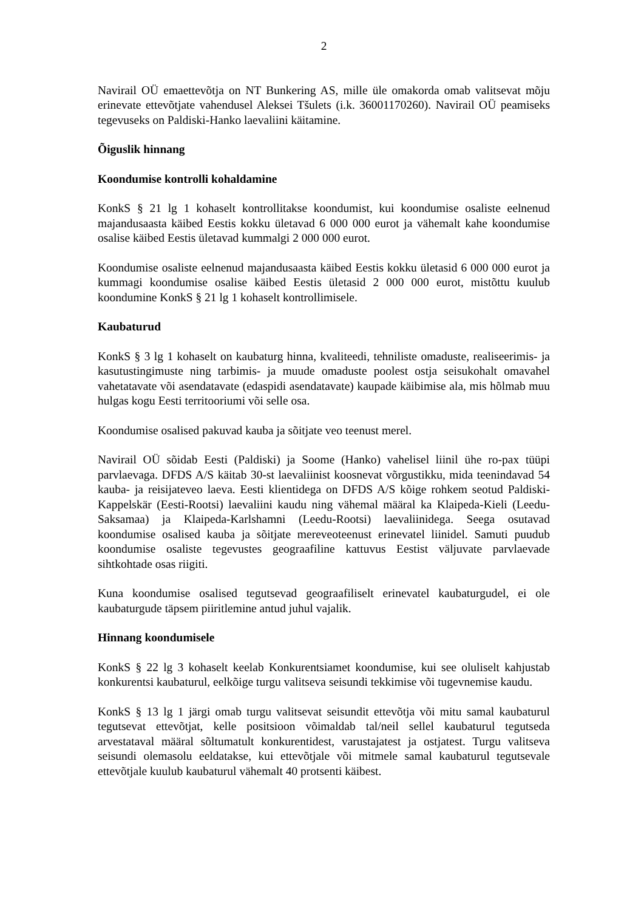2
Navirail OÜ emaettevõtja on NT Bunkering AS, mille üle omakorda omab valitsevat mõju erinevate ettevõtjate vahendusel Aleksei Tšulets (i.k. 36001170260). Navirail OÜ peamiseks tegevuseks on Paldiski-Hanko laevaliini käitamine.
Õiguslik hinnang
Koondumise kontrolli kohaldamine
KonkS § 21 lg 1 kohaselt kontrollitakse koondumist, kui koondumise osaliste eelnenud majandusaasta käibed Eestis kokku ületavad 6 000 000 eurot ja vähemalt kahe koondumise osalise käibed Eestis ületavad kummalgi 2 000 000 eurot.
Koondumise osaliste eelnenud majandusaasta käibed Eestis kokku ületasid 6 000 000 eurot ja kummagi koondumise osalise käibed Eestis ületasid 2 000 000 eurot, mistõttu kuulub koondumine KonkS § 21 lg 1 kohaselt kontrollimisele.
Kaubaturud
KonkS § 3 lg 1 kohaselt on kaubaturg hinna, kvaliteedi, tehniliste omaduste, realiseerimis- ja kasutustingimuste ning tarbimis- ja muude omaduste poolest ostja seisukohalt omavahel vahetatavate või asendatavate (edaspidi asendatavate) kaupade käibimise ala, mis hõlmab muu hulgas kogu Eesti territooriumi või selle osa.
Koondumise osalised pakuvad kauba ja sõitjate veo teenust merel.
Navirail OÜ sõidab Eesti (Paldiski) ja Soome (Hanko) vahelisel liinil ühe ro-pax tüüpi parvlaevaga. DFDS A/S käitab 30-st laevaliinist koosnevat võrgustikku, mida teenindavad 54 kauba- ja reisijateveo laeva. Eesti klientidega on DFDS A/S kõige rohkem seotud Paldiski-Kappelskär (Eesti-Rootsi) laevaliini kaudu ning vähemal määral ka Klaipeda-Kieli (Leedu-Saksamaa) ja Klaipeda-Karlshamni (Leedu-Rootsi) laevaliinidega. Seega osutavad koondumise osalised kauba ja sõitjate mereveoteenust erinevatel liinidel. Samuti puudub koondumise osaliste tegevustes geograafiline kattuvus Eestist väljuvate parvlaevade sihtkohtade osas riigiti.
Kuna koondumise osalised tegutsevad geograafiliselt erinevatel kaubaturgudel, ei ole kaubaturgude täpsem piiritlemine antud juhul vajalik.
Hinnang koondumisele
KonkS § 22 lg 3 kohaselt keelab Konkurentsiamet koondumise, kui see oluliselt kahjustab konkurentsi kaubaturul, eelkõige turgu valitseva seisundi tekkimise või tugevnemise kaudu.
KonkS § 13 lg 1 järgi omab turgu valitsevat seisundit ettevõtja või mitu samal kaubaturul tegutsevat ettevõtjat, kelle positsioon võimaldab tal/neil sellel kaubaturul tegutseda arvestataval määral sõltumatult konkurentidest, varustajatest ja ostjatest. Turgu valitseva seisundi olemasolu eeldatakse, kui ettevõtjale või mitmele samal kaubaturul tegutsevale ettevõtjale kuulub kaubaturul vähemalt 40 protsenti käibest.